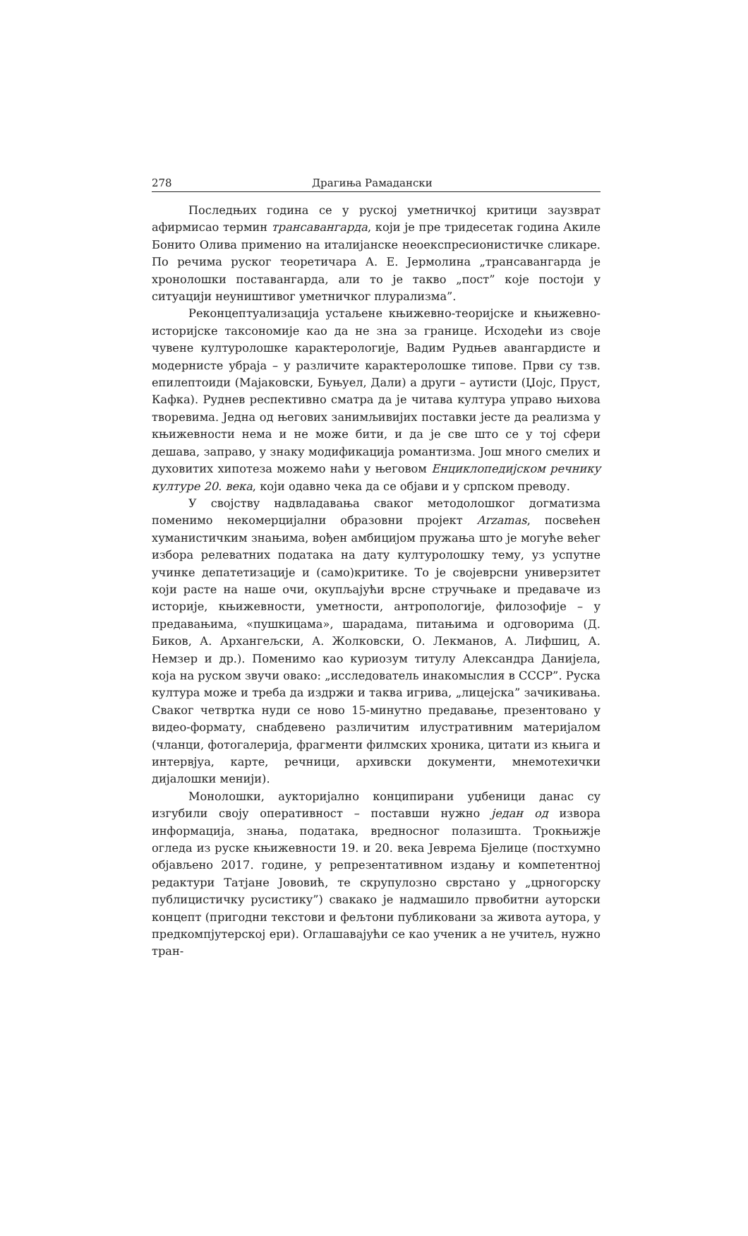278 Драгиња Рамадански
Последњих година се у руској уметничкој критици заузврат афирмисао термин трансавангарда, који је пре тридесетак година Акиле Бонито Олива применио на италијанске неоекспресионистичке сликаре. По речима руског теоретичара А. Е. Јермолина „трансавангарда је хронолошки поставангарда, али то је такво „пост” које постоји у ситуацији неуништивог уметничког плурализма”.
Реконцептуализација устаљене књижевно-теоријске и књижевно-историјске таксономије као да не зна за границе. Исходећи из своје чувене културолошке карактерологије, Вадим Рудњев авангардисте и модернисте убраја – у различите карактеролошке типове. Први су тзв. епилептоиди (Мајаковски, Буњуел, Дали) а други – аутисти (Џојс, Пруст, Кафка). Руднев респективно сматра да је читава култура управо њихова творевима. Једна од његових занимљивијих поставки јесте да реализма у књижевности нема и не може бити, и да је све што се у тој сфери дешава, заправо, у знаку модификација романтизма. Још много смелих и духовитих хипотеза можемо наћи у његовом Енциклопедијском речнику културе 20. века, који одавно чека да се објави и у српском преводу.
У својству надвладавања сваког методолошког догматизма поменимо некомерцијални образовни пројект Arzamas, посвећен хуманистичким знањима, вођен амбицијом пружања што је могуће већег избора релеватних података на дату културолошку тему, уз успутне учинке депатетизације и (само)критике. То је својеврсни универзитет који расте на наше очи, окупљајући врсне стручњаке и предаваче из историје, књижевности, уметности, антропологије, филозофије – у предавањима, «пушкицама», шарадама, питањима и одговорима (Д. Биков, А. Архангељски, А. Жолковски, О. Лекманов, А. Лифшиц, А. Немзер и др.). Поменимо као куриозум титулу Александра Данијела, која на руском звучи овако: „исследователь инакомыслия в СССР”. Руска култура може и треба да издржи и таква игрива, „лицејска” зачикивања. Сваког четвртка нуди се ново 15-минутно предавање, презентовано у видео-формату, снабдевено различитим илустративним материјалом (чланци, фотогалерија, фрагменти филмских хроника, цитати из књига и интервјуа, карте, речници, архивски документи, мнемотехички дијалошки менији).
Монолошки, аукторијално конципирани уџбеници данас су изгубили своју оперативност – поставши нужно један од извора информација, знања, података, вредносног полазишта. Трокњижје огледа из руске књижевности 19. и 20. века Јеврема Бјелице (постхумно објављено 2017. године, у репрезентативном издању и компетентној редактури Татјане Јововић, те скрупулозно сврстано у „црногорску публицистичку русистику”) свакако је надмашило првобитни ауторски концепт (пригодни текстови и фељтони публиковани за живота аутора, у предкомпјутерској ери). Оглашавајући се као ученик а не учитељ, нужно тран-